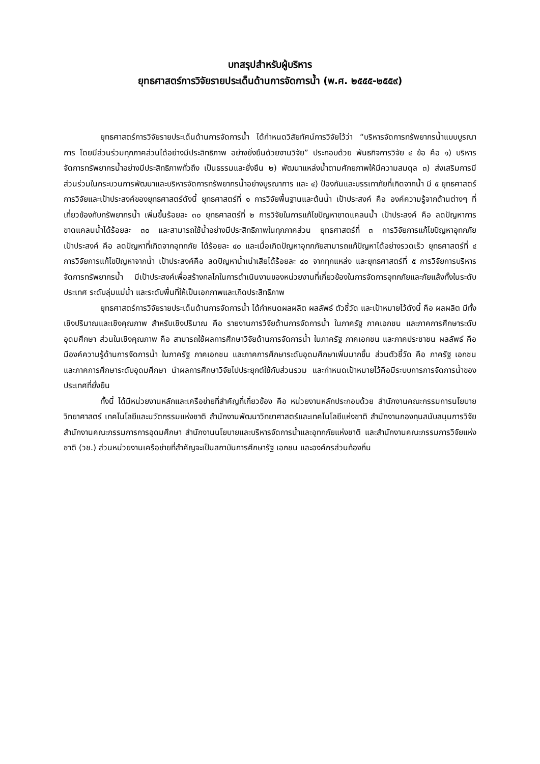บทสรุปสำหรับผู้บริหาร
ยุทธศาสตร์การวิจัยรายประเด็นด้านการจัดการน้ำ (พ.ศ. ๒๕๕๕-๒๕๕๙)
ยุทธศาสตร์การวิจัยรายประเด็นด้านการจัดการน้ำ ได้กำหนดวิสัยทัศน์การวิจัยไว้ว่า “บริหารจัดการทรัพยากรน้ำแบบบูรณาการ โดยมีส่วนร่วมทุกภาคส่วนได้อย่างมีประสิทธิภาพ อย่างยั่งยืนด้วยงานวิจัย” ประกอบด้วย พันธกิจการวิจัย ๔ ข้อ คือ ๑) บริหารจัดการทรัพยากรน้ำอย่างมีประสิทธิภาพทั่วถึง เป็นธรรมและยั่งยืน ๒) พัฒนาแหล่งน้ำตามศักยภาพให้มีความสมดุล ๓) ส่งเสริมการมีส่วนร่วมในกระบวนการพัฒนาและบริหารจัดการทรัพยากรน้ำอย่างบูรณาการ และ ๔) ป้องกันและบรรเทาภัยที่เกิดจากน้ำ มี ๕ ยุทธศาสตร์การวิจัยและเป้าประสงค์ของยุทธศาสตร์ดังนี้ ยุทธศาสตร์ที่ ๑ การวิจัยพื้นฐานและต้นน้ำ เป้าประสงค์ คือ องค์ความรู้จากด้านต่างๆ ที่เกี่ยวข้องกับทรัพยากรน้ำ เพิ่มขึ้นร้อยละ ๓๐ ยุทธศาสตร์ที่ ๒ การวิจัยในการแก้ไขปัญหาขาดแคลนน้ำ เป้าประสงค์ คือ ลดปัญหาการขาดแคลนน้ำได้ร้อยละ ๓๐ และสามารถใช้น้ำอย่างมีประสิทธิภาพในทุกภาคส่วน ยุทธศาสตร์ที่ ๓ การวิจัยการแก้ไขปัญหาอุทกภัย เป้าประสงค์ คือ ลดปัญหาที่เกิดจากอุทกภัย ได้ร้อยละ ๔๐ และเมื่อเกิดปัญหาอุทกภัยสามารถแก้ปัญหาได้อย่างรวดเร็ว ยุทธศาสตร์ที่ ๔ การวิจัยการแก้ไขปัญหาจากน้ำ เป้าประสงค์คือ ลดปัญหาน้ำเน่าเสียได้ร้อยละ ๔๐ จากทุกแหล่ง และยุทธศาสตร์ที่ ๕ การวิจัยการบริหารจัดการทรัพยากรน้ำ มีเป้าประสงค์เพื่อสร้างกลไกในการดำเนินงานของหน่วยงานที่เกี่ยวข้องในการจัดการอุทกภัยและภัยแล้งทั้งในระดับประเทศ ระดับลุ่มแม่น้ำ และระดับพื้นที่ให้เป็นเอกภาพและเกิดประสิทธิภาพ
ยุทธศาสตร์การวิจัยรายประเด็นด้านการจัดการน้ำ ได้กำหนดผลผลิต ผลลัพธ์ ตัวชี้วัด และเป้าหมายไว้ดังนี้ คือ ผลผลิต มีทั้งเชิงปริมาณและเชิงคุณภาพ สำหรับเชิงปริมาณ คือ รายงานการวิจัยด้านการจัดการน้ำ ในภาครัฐ ภาคเอกชน และภาคการศึกษาระดับอุดมศึกษา ส่วนในเชิงคุณภาพ คือ สามารถใช้ผลการศึกษาวิจัยด้านการจัดการน้ำ ในภาครัฐ ภาคเอกชน และภาคประชาชน ผลลัพธ์ คือ มีองค์ความรู้ด้านการจัดการน้ำ ในภาครัฐ ภาคเอกชน และภาคการศึกษาระดับอุดมศึกษาเพิ่มมากขึ้น ส่วนตัวชี้วัด คือ ภาครัฐ เอกชน และภาคการศึกษาระดับอุดมศึกษา นำผลการศึกษาวิจัยไปประยุกต์ใช้กับส่วนรวม และกำหนดเป้าหมายไว้คือมีระบบการการจัดการน้ำของประเทศที่ยั่งยืน
ทั้งนี้ ได้มีหน่วยงานหลักและเครือข่ายที่สำคัญที่เกี่ยวข้อง คือ หน่วยงานหลักประกอบด้วย สำนักงานคณะกรรมการนโยบายวิทยาศาสตร์ เทคโนโลยีและนวัตกรรมแห่งชาติ สำนักงานพัฒนาวิทยาศาสตร์และเทคโนโลยีแห่งชาติ สำนักงานกองทุนสนับสนุนการวิจัย สำนักงานคณะกรรมการการอุดมศึกษา สำนักงานนโยบายและบริหารจัดการน้ำและอุทกภัยแห่งชาติ และสำนักงานคณะกรรมการวิจัยแห่งชาติ (วช.) ส่วนหน่วยงานเครือข่ายที่สำคัญจะเป็นสถาบันการศึกษารัฐ เอกชน และองค์กรส่วนท้องถิ่น